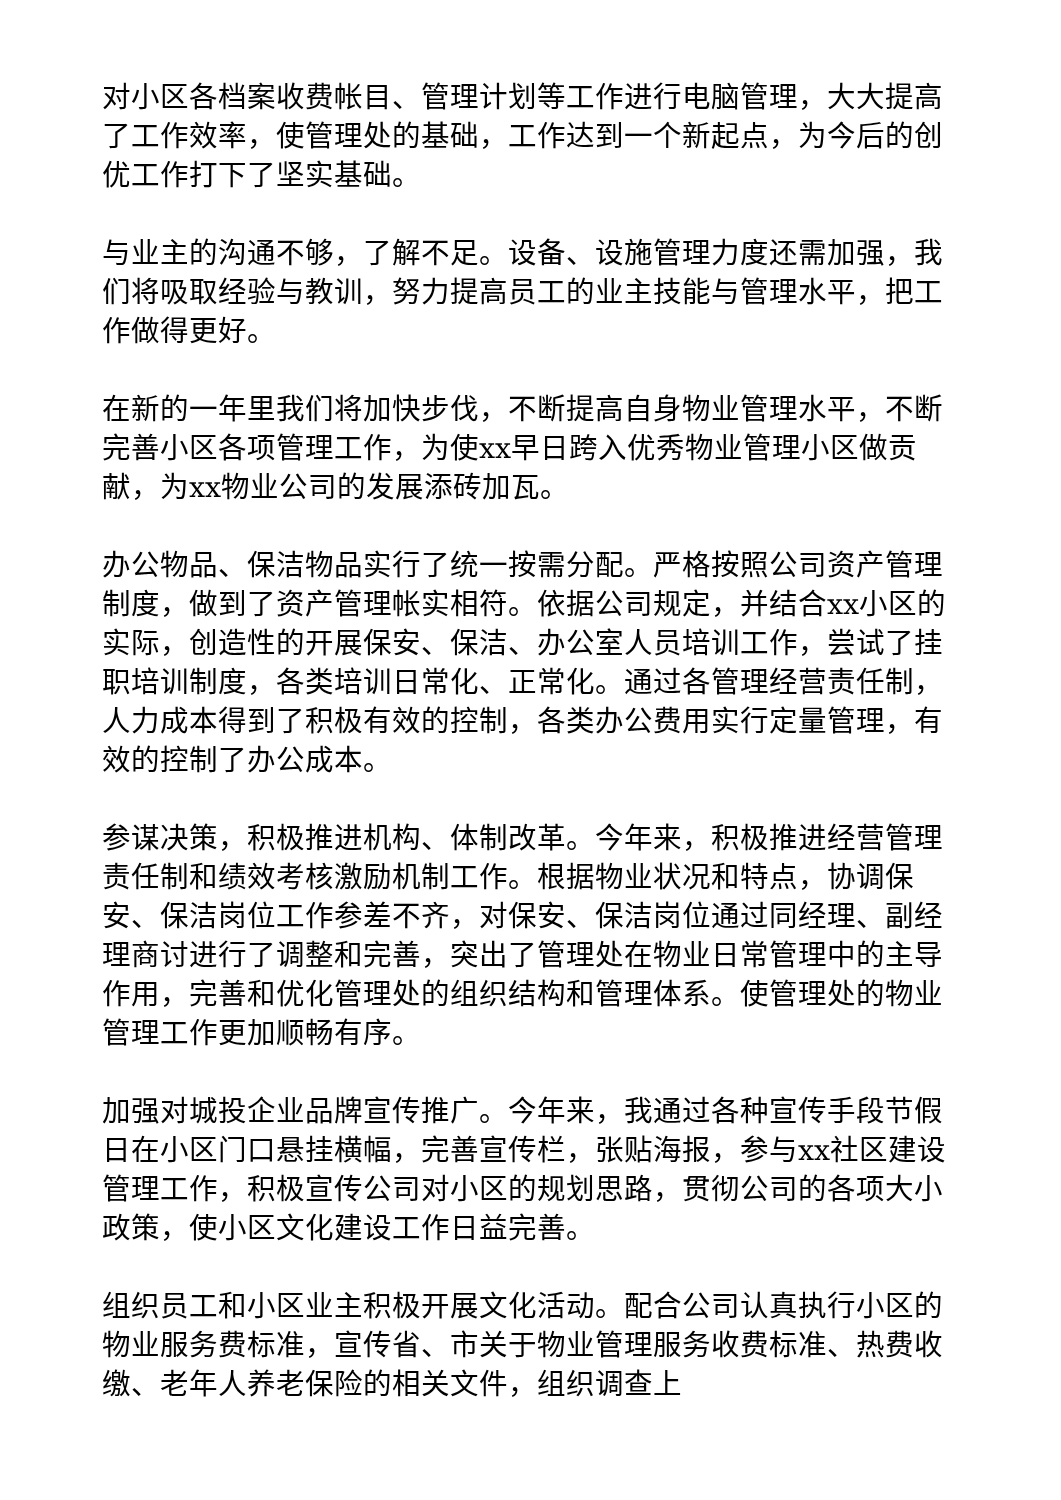对小区各档案收费帐目、管理计划等工作进行电脑管理，大大提高了工作效率，使管理处的基础，工作达到一个新起点，为今后的创优工作打下了坚实基础。
与业主的沟通不够，了解不足。设备、设施管理力度还需加强，我们将吸取经验与教训，努力提高员工的业主技能与管理水平，把工作做得更好。
在新的一年里我们将加快步伐，不断提高自身物业管理水平，不断完善小区各项管理工作，为使xx早日跨入优秀物业管理小区做贡献，为xx物业公司的发展添砖加瓦。
办公物品、保洁物品实行了统一按需分配。严格按照公司资产管理制度，做到了资产管理帐实相符。依据公司规定，并结合xx小区的实际，创造性的开展保安、保洁、办公室人员培训工作，尝试了挂职培训制度，各类培训日常化、正常化。通过各管理经营责任制，人力成本得到了积极有效的控制，各类办公费用实行定量管理，有效的控制了办公成本。
参谋决策，积极推进机构、体制改革。今年来，积极推进经营管理责任制和绩效考核激励机制工作。根据物业状况和特点，协调保安、保洁岗位工作参差不齐，对保安、保洁岗位通过同经理、副经理商讨进行了调整和完善，突出了管理处在物业日常管理中的主导作用，完善和优化管理处的组织结构和管理体系。使管理处的物业管理工作更加顺畅有序。
加强对城投企业品牌宣传推广。今年来，我通过各种宣传手段节假日在小区门口悬挂横幅，完善宣传栏，张贴海报，参与xx社区建设管理工作，积极宣传公司对小区的规划思路，贯彻公司的各项大小政策，使小区文化建设工作日益完善。
组织员工和小区业主积极开展文化活动。配合公司认真执行小区的物业服务费标准，宣传省、市关于物业管理服务收费标准、热费收缴、老年人养老保险的相关文件，组织调查上